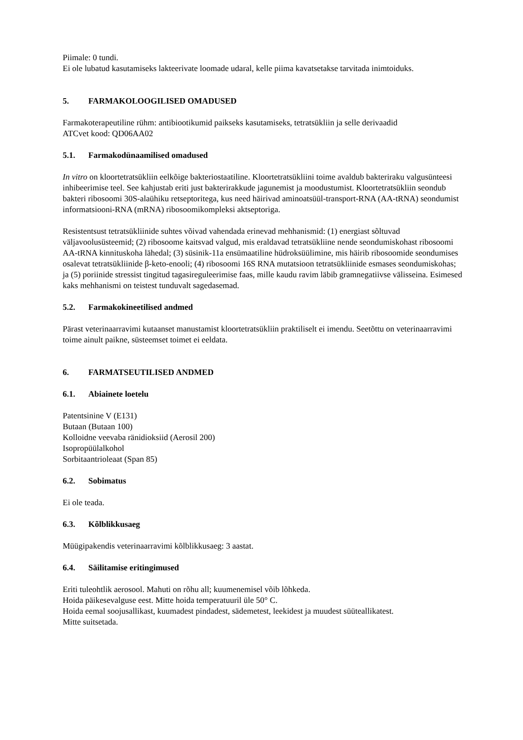Piimale: 0 tundi.
Ei ole lubatud kasutamiseks lakteerivate loomade udaral, kelle piima kavatsetakse tarvitada inimtoiduks.
5. FARMAKOLOOGILISED OMADUSED
Farmakoterapeutiline rühm: antibiootikumid paikseks kasutamiseks, tetratsükliin ja selle derivaadid
ATCvet kood: QD06AA02
5.1. Farmakodünaamilised omadused
In vitro on kloortetratsükliin eelkõige bakteriostaatiline. Kloortetratsükliini toime avaldub bakteriraku valgusünteesi inhibeerimise teel. See kahjustab eriti just bakterirakkude jagunemist ja moodustumist. Kloortetratsükliin seondub bakteri ribosoomi 30S-alaühiku retseptoritega, kus need häirivad aminoatsüül-transport-RNA (AA-tRNA) seondumist informatsiooni-RNA (mRNA) ribosoomikompleksi aktseptoriga.
Resistentsust tetratsükliinide suhtes võivad vahendada erinevad mehhanismid: (1) energiast sõltuvad väljavoolusüsteemid; (2) ribosoome kaitsvad valgud, mis eraldavad tetratsükliine nende seondumiskohast ribosoomi AA-tRNA kinnituskoha lähedal; (3) süsinik-11a ensümaatiline hüdroksüülimine, mis häirib ribosoomide seondumises osalevat tetratsükliinide β-keto-enooli; (4) ribosoomi 16S RNA mutatsioon tetratsükliinide esmases seondumiskohas; ja (5) poriinide stressist tingitud tagasireguleerimise faas, mille kaudu ravim läbib gramnegatiivse välisseina. Esimesed kaks mehhanismi on teistest tunduvalt sagedasemad.
5.2. Farmakokineetilised andmed
Pärast veterinaarravimi kutaanset manustamist kloortetratsükliin praktiliselt ei imendu. Seetõttu on veterinaarravimi toime ainult paikne, süsteemset toimet ei eeldata.
6. FARMATSEUTILISED ANDMED
6.1. Abiainete loetelu
Patentsinine V (E131)
Butaan (Butaan 100)
Kolloidne veevaba ränidioksiid (Aerosil 200)
Isopropüülalkohol
Sorbitaantrioleaat (Span 85)
6.2. Sobimatus
Ei ole teada.
6.3. Kõlblikkusaeg
Müügipakendis veterinaarravimi kõlblikkusaeg: 3 aastat.
6.4. Säilitamise eritingimused
Eriti tuleohtlik aerosool. Mahuti on rõhu all; kuumenemisel võib lõhkeda.
Hoida päikesevalguse eest. Mitte hoida temperatuuril üle 50° C.
Hoida eemal soojusallikast, kuumadest pindadest, sädemetest, leekidest ja muudest süüteallikatest.
Mitte suitsetada.